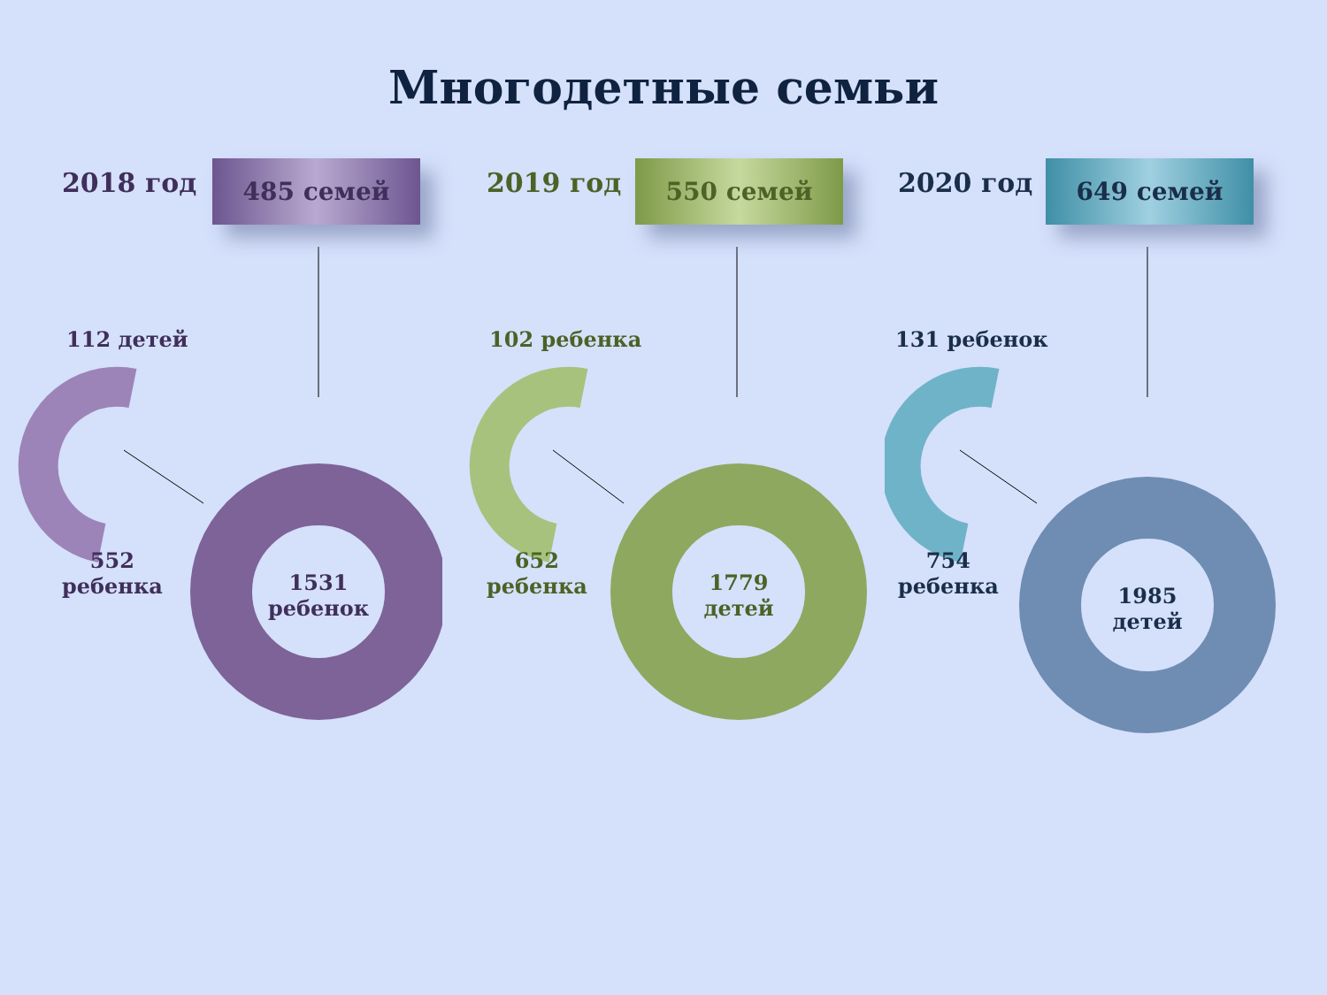Многодетные семьи
2018 год 485 семей
112 детей
552
ребенка
1531
ребенок
2019 год 550 семей
102 ребенка
652
ребенка
1779
детей
2020 год 649 семей
131 ребенок
754
ребенка
1985
детей